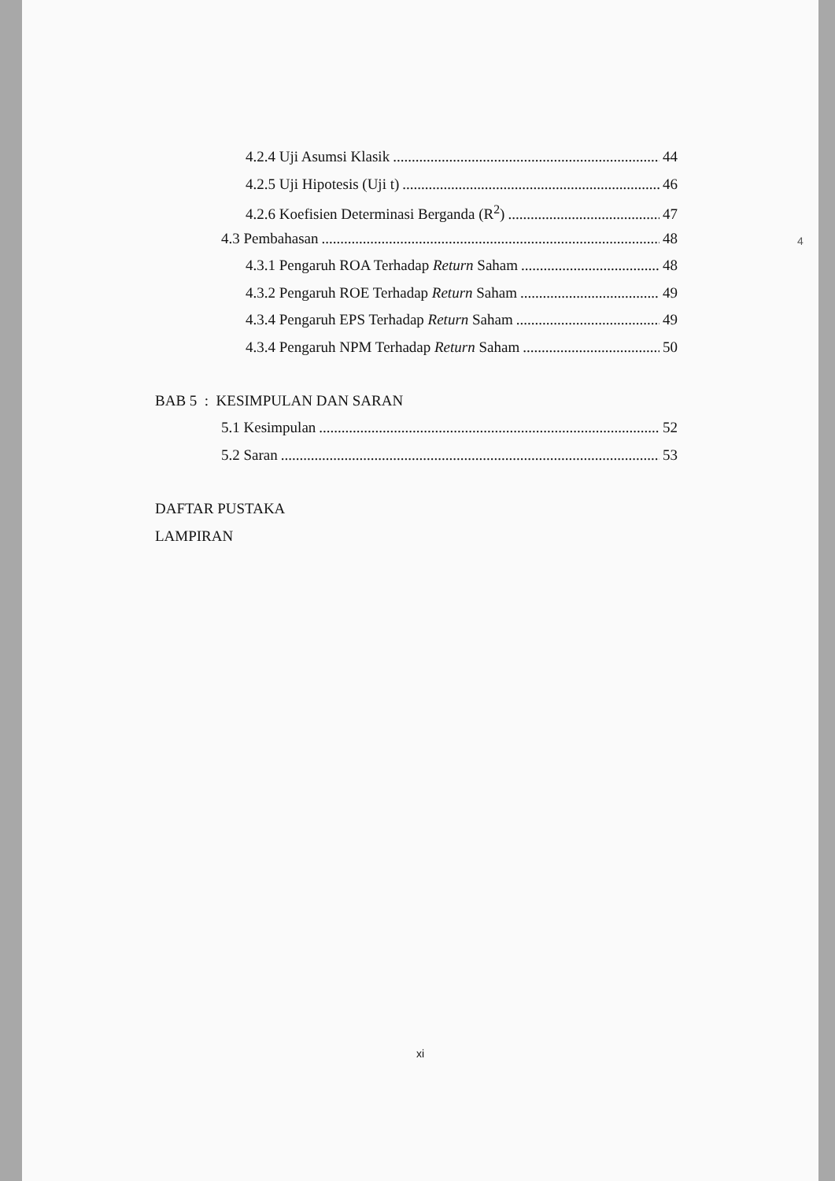4.2.4 Uji Asumsi Klasik 44
4.2.5 Uji Hipotesis (Uji t) 46
4.2.6 Koefisien Determinasi Berganda (R<sup>2</sup>) 47
4.3 Pembahasan 48
4.3.1 Pengaruh ROA Terhadap Return Saham 48
4.3.2 Pengaruh ROE Terhadap Return Saham 49
4.3.4 Pengaruh EPS Terhadap Return Saham 49
4.3.4 Pengaruh NPM Terhadap Return Saham 50
BAB 5 : KESIMPULAN DAN SARAN
5.1 Kesimpulan 52
5.2 Saran 53
DAFTAR PUSTAKA
LAMPIRAN
4
xi